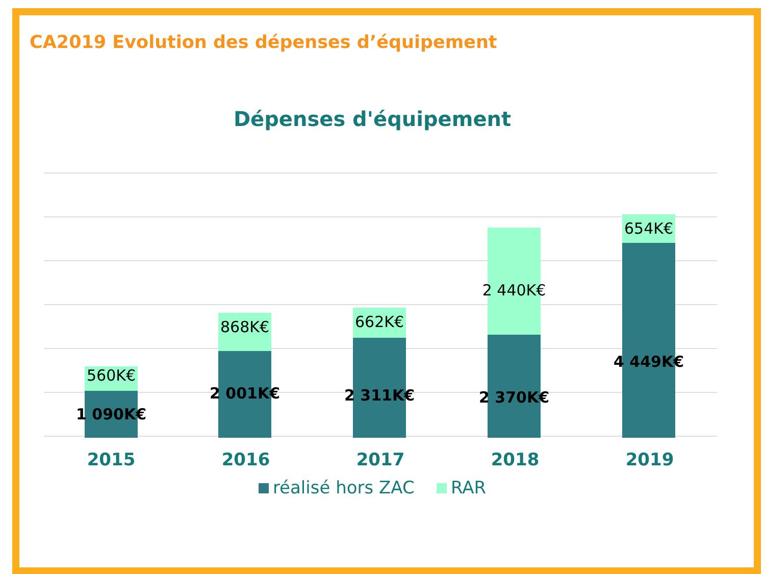CA2019 Evolution des dépenses d’équipement
Dépenses d'équipement
560K€ 1 090K€ 868K€ 2 001K€ 662K€ 2 311K€ 2 440K€ 2 370K€ 654K€ 4 449K€
2015 2016 2017 2018 2019
réalisé hors ZAC RAR